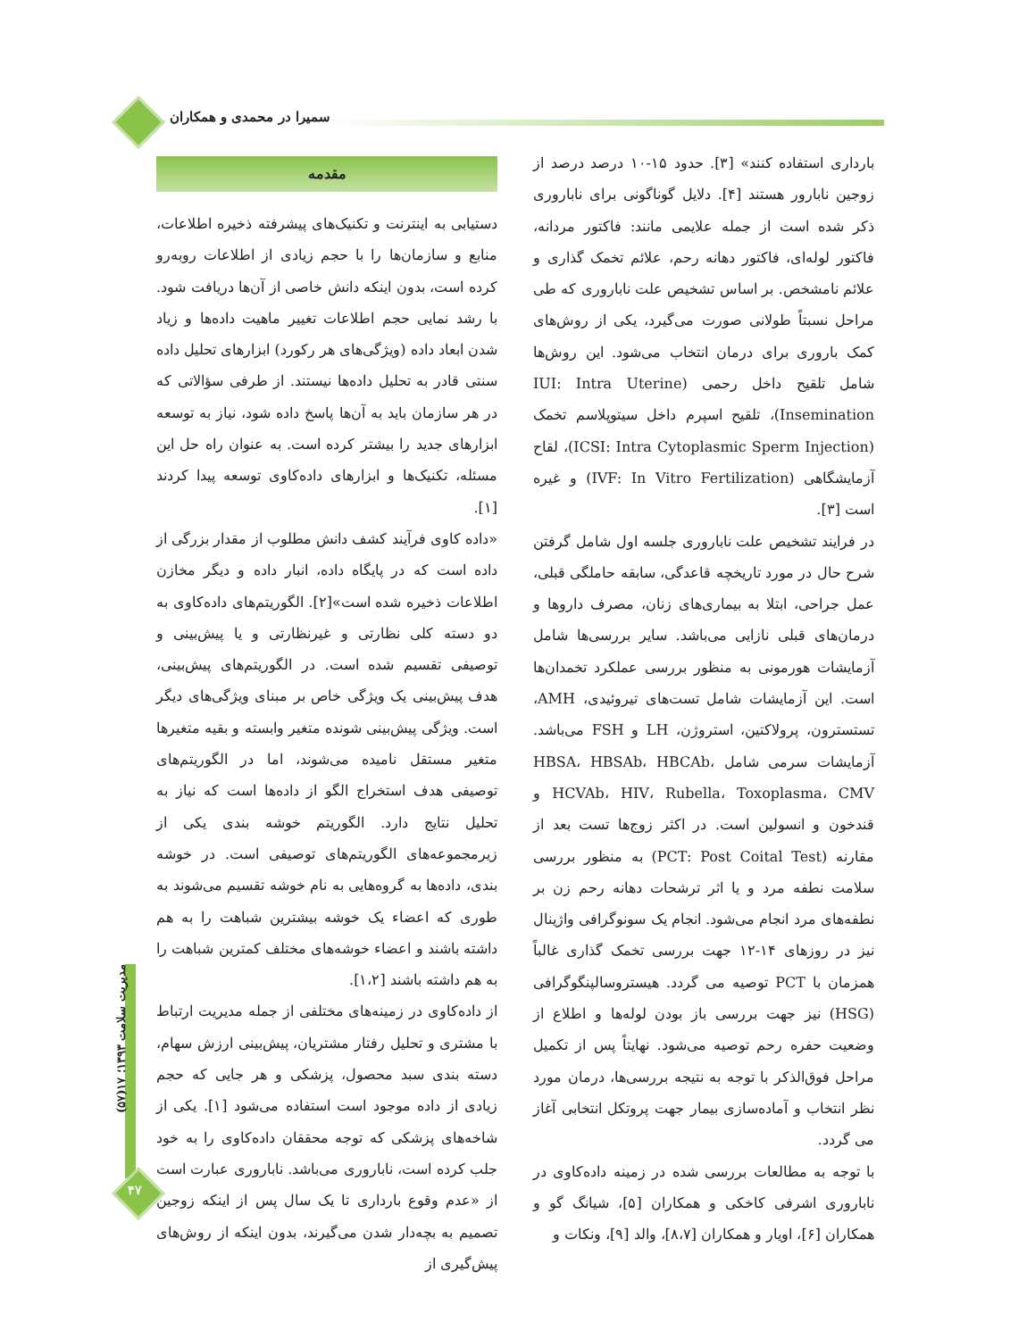سمیرا در محمدی و همکاران
مقدمه
دستیابی به اینترنت و تکنیک‌های پیشرفته ذخیره اطلاعات، منابع و سازمان‌ها را با حجم زیادی از اطلاعات روبه‌رو کرده است، بدون اینکه دانش خاصی از آن‌ها دریافت شود. با رشد نمایی حجم اطلاعات تغییر ماهیت داده‌ها و زیاد شدن ابعاد داده (ویژگی‌های هر رکورد) ابزارهای تحلیل داده سنتی قادر به تحلیل داده‌ها نیستند. از طرفی سؤالاتی که در هر سازمان باید به آن‌ها پاسخ داده شود، نیاز به توسعه ابزارهای جدید را بیشتر کرده است. به عنوان راه حل این مسئله، تکنیک‌ها و ابزارهای داده‌کاوی توسعه پیدا کردند [۱].
«داده کاوی فرآیند کشف دانش مطلوب از مقدار بزرگی از داده است که در پایگاه داده، انبار داده و دیگر مخازن اطلاعات ذخیره شده است»[۲]. الگوریتم‌های داده‌کاوی به دو دسته کلی نظارتی و غیرنظارتی و یا پیش‌بینی و توصیفی تقسیم شده است. در الگوریتم‌های پیش‌بینی، هدف پیش‌بینی یک ویژگی خاص بر مبنای ویژگی‌های دیگر است. ویژگی پیش‌بینی شونده متغیر وابسته و بقیه متغیرها متغیر مستقل نامیده می‌شوند، اما در الگوریتم‌های توصیفی هدف استخراج الگو از داده‌ها است که نیاز به تحلیل نتایج دارد. الگوریتم خوشه بندی یکی از زیرمجموعه‌های الگوریتم‌های توصیفی است. در خوشه بندی، داده‌ها به گروه‌هایی به نام خوشه تقسیم می‌شوند به طوری که اعضاء یک خوشه بیشترین شباهت را به هم داشته باشند و اعضاء خوشه‌های مختلف کمترین شباهت را به هم داشته باشند [۱،۲].
از داده‌کاوی در زمینه‌های مختلفی از جمله مدیریت ارتباط با مشتری و تحلیل رفتار مشتریان، پیش‌بینی ارزش سهام، دسته بندی سبد محصول، پزشکی و هر جایی که حجم زیادی از داده موجود است استفاده می‌شود [۱]. یکی از شاخه‌های پزشکی که توجه محققان داده‌کاوی را به خود جلب کرده است، ناباروری می‌باشد. ناباروری عبارت است از «عدم وقوع بارداری تا یک سال پس از اینکه زوجین تصمیم به بچه‌دار شدن می‌گیرند، بدون اینکه از روش‌های پیش‌گیری از
بارداری استفاده کنند» [۳]. حدود ۱۵-۱۰ درصد درصد از زوجین نابارور هستند [۴]. دلایل گوناگونی برای ناباروری ذکر شده است از جمله علایمی مانند: فاکتور مردانه، فاکتور لوله‌ای، فاکتور دهانه رحم، علائم تخمک گذاری و علائم نامشخص. بر اساس تشخیص علت ناباروری که طی مراحل نسبتاً طولانی صورت می‌گیرد، یکی از روش‌های کمک باروری برای درمان انتخاب می‌شود. این روش‌ها شامل تلقیح داخل رحمی (IUI: Intra Uterine Insemination)، تلقیح اسپرم داخل سیتوپلاسم تخمک (ICSI: Intra Cytoplasmic Sperm Injection)، لقاح آزمایشگاهی (IVF: In Vitro Fertilization) و غیره است [۳].
در فرایند تشخیص علت ناباروری جلسه اول شامل گرفتن شرح حال در مورد تاریخچه قاعدگی، سابقه حاملگی قبلی، عمل جراحی، ابتلا به بیماری‌های زنان، مصرف داروها و درمان‌های قبلی نازایی می‌باشد. سایر بررسی‌ها شامل آزمایشات هورمونی به منظور بررسی عملکرد تخمدان‌ها است. این آزمایشات شامل تست‌های تیروئیدی، AMH، تستسترون، پرولاکتین، استروژن، LH و FSH می‌باشد. آزمایشات سرمی شامل HBSA، HBSAb، HBCAb، HCVAb، HIV، Rubella، Toxoplasma، CMV و قندخون و انسولین است. در اکثر زوج‌ها تست بعد از مقارنه (PCT: Post Coital Test) به منظور بررسی سلامت نطفه مرد و یا اثر ترشحات دهانه رحم زن بر نطفه‌های مرد انجام می‌شود. انجام یک سونوگرافی واژینال نیز در روزهای ۱۴-۱۲ جهت بررسی تخمک گذاری غالباً همزمان با PCT توصیه می گردد. هیستروسالپنگوگرافی (HSG) نیز جهت بررسی باز بودن لوله‌ها و اطلاع از وضعیت حفره رحم توصیه می‌شود. نهایتاً پس از تکمیل مراحل فوق‌الذکر با توجه به نتیجه بررسی‌ها، درمان مورد نظر انتخاب و آماده‌سازی بیمار جهت پروتکل انتخابی آغاز می گردد.
با توجه به مطالعات بررسی شده در زمینه داده‌کاوی در ناباروری اشرفی کاخکی و همکاران [۵]، شیانگ گو و همکاران [۶]، اویار و همکاران [۸،۷]، والد [۹]، ونکات و
مدیریت سلامت ۱۳۹۳؛ ۱۷(۵۷)
۴۷